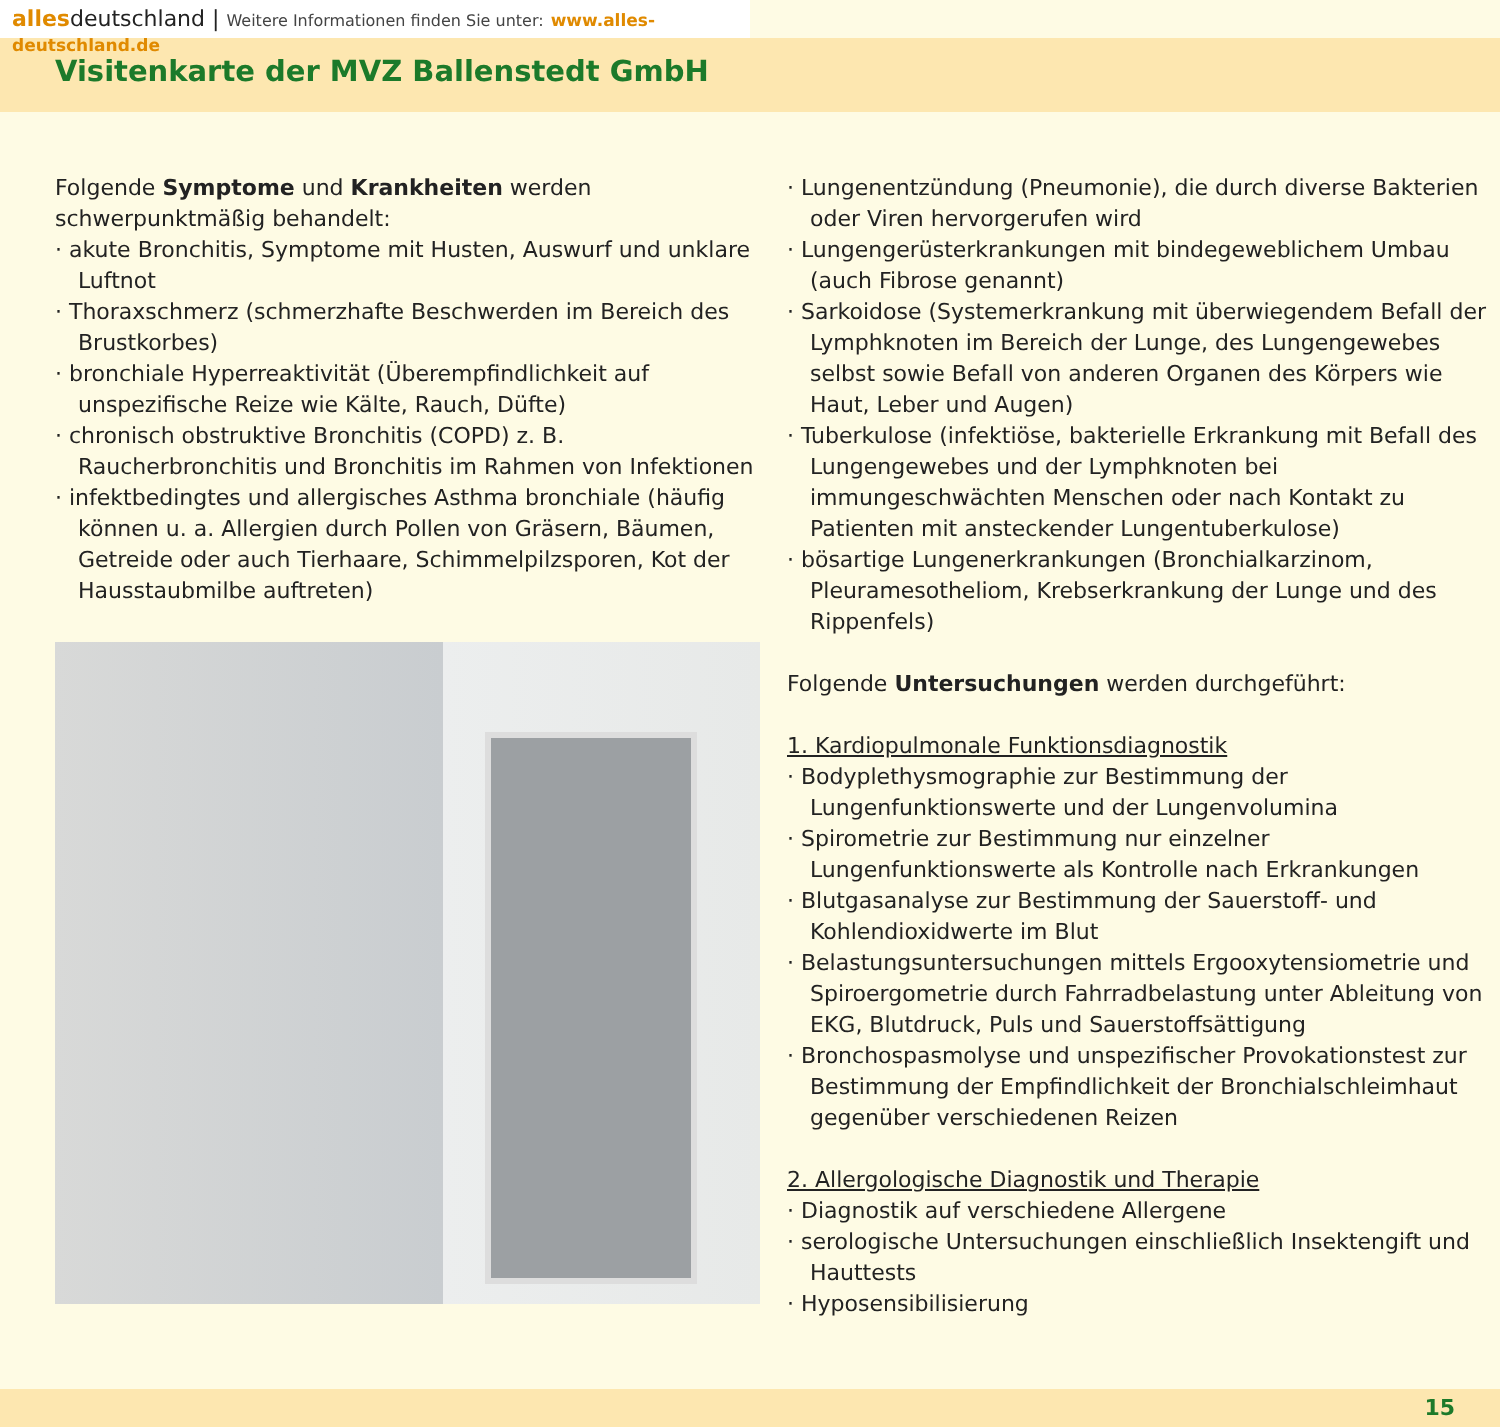allesdeutschland | Weitere Informationen finden Sie unter: www.alles-deutschland.de
Visitenkarte der MVZ Ballenstedt GmbH
Folgende Symptome und Krankheiten werden schwerpunktmäßig behandelt:
· akute Bronchitis, Symptome mit Husten, Auswurf und unklare Luftnot
· Thoraxschmerz (schmerzhafte Beschwerden im Bereich des Brustkorbes)
· bronchiale Hyperreaktivität (Überempfindlichkeit auf unspezifische Reize wie Kälte, Rauch, Düfte)
· chronisch obstruktive Bronchitis (COPD) z. B. Raucherbronchitis und Bronchitis im Rahmen von Infektionen
· infektbedingtes und allergisches Asthma bronchiale (häufig können u. a. Allergien durch Pollen von Gräsern, Bäumen, Getreide oder auch Tierhaare, Schimmelpilzsporen, Kot der Hausstaubmilbe auftreten)
· Lungenentzündung (Pneumonie), die durch diverse Bakterien oder Viren hervorgerufen wird
· Lungengerüsterkrankungen mit bindegeweblichem Umbau (auch Fibrose genannt)
· Sarkoidose (Systemerkrankung mit überwiegendem Befall der Lymphknoten im Bereich der Lunge, des Lungengewebes selbst sowie Befall von anderen Organen des Körpers wie Haut, Leber und Augen)
· Tuberkulose (infektiöse, bakterielle Erkrankung mit Befall des Lungengewebes und der Lymphknoten bei immungeschwächten Menschen oder nach Kontakt zu Patienten mit ansteckender Lungentuberkulose)
· bösartige Lungenerkrankungen (Bronchialkarzinom, Pleuramesotheliom, Krebserkrankung der Lunge und des Rippenfels)
Folgende Untersuchungen werden durchgeführt:
1. Kardiopulmonale Funktionsdiagnostik
· Bodyplethysmographie zur Bestimmung der Lungenfunktionswerte und der Lungenvolumina
· Spirometrie zur Bestimmung nur einzelner Lungenfunktionswerte als Kontrolle nach Erkrankungen
· Blutgasanalyse zur Bestimmung der Sauerstoff- und Kohlendioxidwerte im Blut
· Belastungsuntersuchungen mittels Ergooxytensiometrie und Spiroergometrie durch Fahrradbelastung unter Ableitung von EKG, Blutdruck, Puls und Sauerstoffsättigung
· Bronchospasmolyse und unspezifischer Provokationstest zur Bestimmung der Empfindlichkeit der Bronchialschleimhaut gegenüber verschiedenen Reizen
2. Allergologische Diagnostik und Therapie
· Diagnostik auf verschiedene Allergene
· serologische Untersuchungen einschließlich Insektengift und Hauttests
· Hyposensibilisierung
15